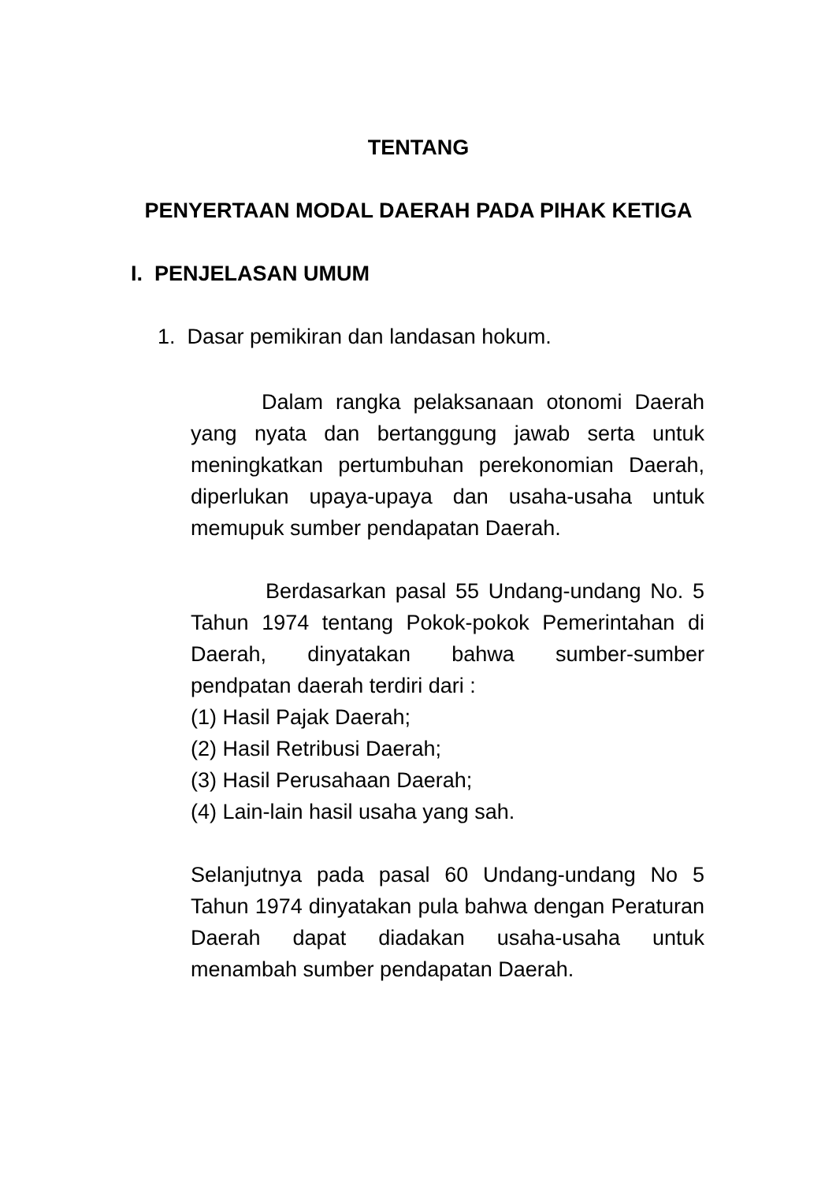TENTANG
PENYERTAAN MODAL DAERAH PADA PIHAK KETIGA
I. PENJELASAN UMUM
1. Dasar pemikiran dan landasan hokum.
Dalam rangka pelaksanaan otonomi Daerah yang nyata dan bertanggung jawab serta untuk meningkatkan pertumbuhan perekonomian Daerah, diperlukan upaya-upaya dan usaha-usaha untuk memupuk sumber pendapatan Daerah.
Berdasarkan pasal 55 Undang-undang No. 5 Tahun 1974 tentang Pokok-pokok Pemerintahan di Daerah, dinyatakan bahwa sumber-sumber pendpatan daerah terdiri dari :
(1) Hasil Pajak Daerah;
(2) Hasil Retribusi Daerah;
(3) Hasil Perusahaan Daerah;
(4) Lain-lain hasil usaha yang sah.
Selanjutnya pada pasal 60 Undang-undang No 5 Tahun 1974 dinyatakan pula bahwa dengan Peraturan Daerah dapat diadakan usaha-usaha untuk menambah sumber pendapatan Daerah.